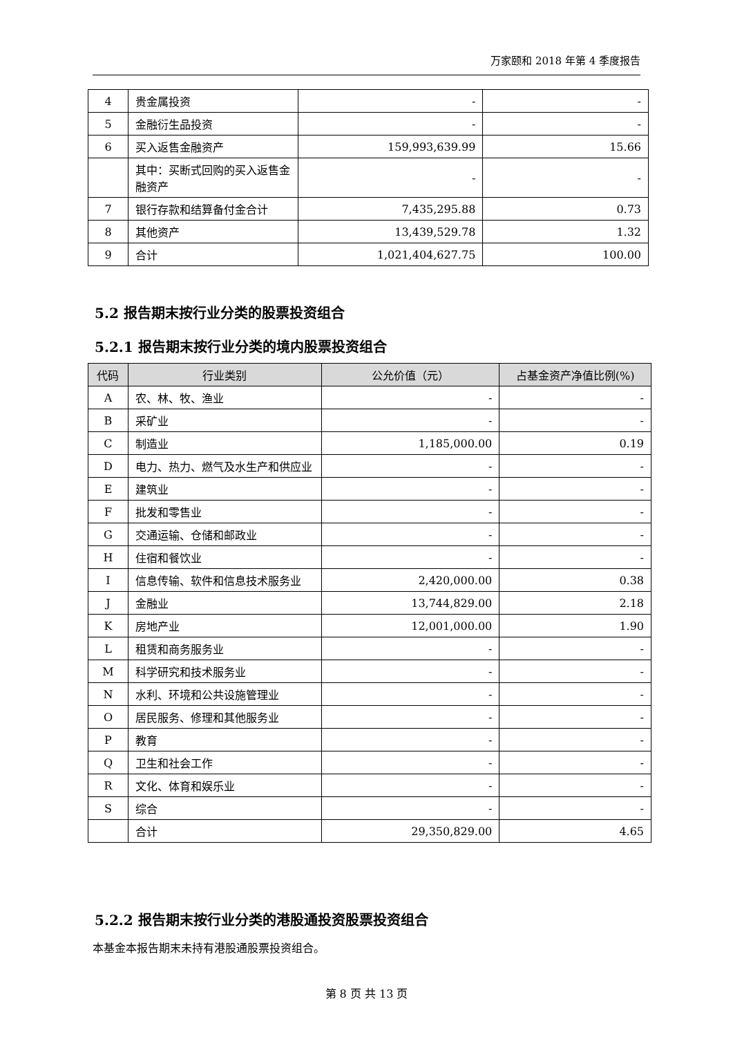万家颐和 2018 年第 4 季度报告
| 4 | 贵金属投资 | - | - |
| 5 | 金融衍生品投资 | - | - |
| 6 | 买入返售金融资产 | 159,993,639.99 | 15.66 |
| | 其中：买断式回购的买入返售金融资产 | - | - |
| 7 | 银行存款和结算备付金合计 | 7,435,295.88 | 0.73 |
| 8 | 其他资产 | 13,439,529.78 | 1.32 |
| 9 | 合计 | 1,021,404,627.75 | 100.00 |
5.2 报告期末按行业分类的股票投资组合
5.2.1 报告期末按行业分类的境内股票投资组合
| 代码 | 行业类别 | 公允价值（元） | 占基金资产净值比例(%) |
| --- | --- | --- | --- |
| A | 农、林、牧、渔业 | - | - |
| B | 采矿业 | - | - |
| C | 制造业 | 1,185,000.00 | 0.19 |
| D | 电力、热力、燃气及水生产和供应业 | - | - |
| E | 建筑业 | - | - |
| F | 批发和零售业 | - | - |
| G | 交通运输、仓储和邮政业 | - | - |
| H | 住宿和餐饮业 | - | - |
| I | 信息传输、软件和信息技术服务业 | 2,420,000.00 | 0.38 |
| J | 金融业 | 13,744,829.00 | 2.18 |
| K | 房地产业 | 12,001,000.00 | 1.90 |
| L | 租赁和商务服务业 | - | - |
| M | 科学研究和技术服务业 | - | - |
| N | 水利、环境和公共设施管理业 | - | - |
| O | 居民服务、修理和其他服务业 | - | - |
| P | 教育 | - | - |
| Q | 卫生和社会工作 | - | - |
| R | 文化、体育和娱乐业 | - | - |
| S | 综合 | - | - |
| | 合计 | 29,350,829.00 | 4.65 |
5.2.2 报告期末按行业分类的港股通投资股票投资组合
本基金本报告期末未持有港股通股票投资组合。
第 8 页 共 13 页